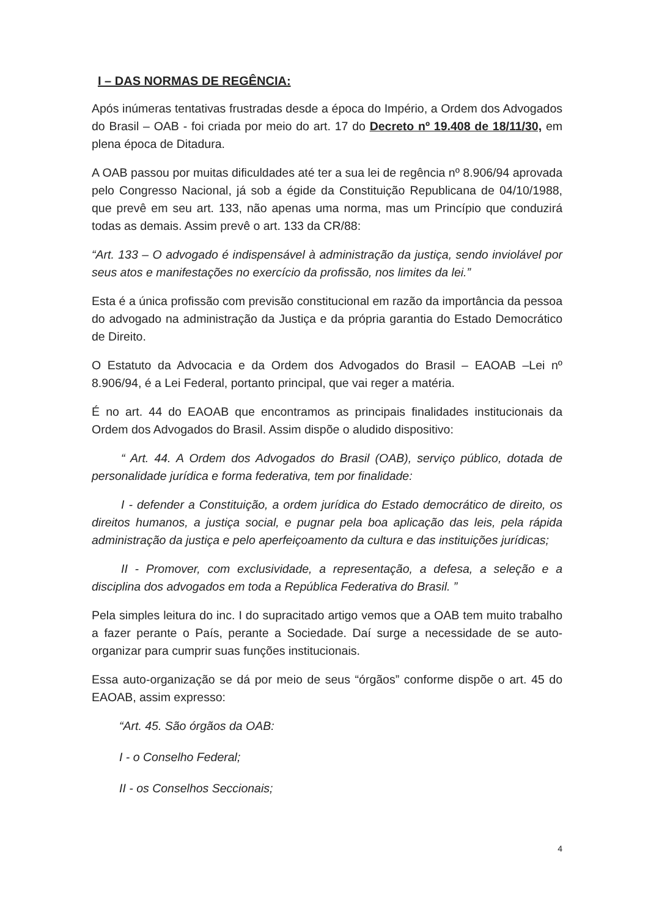I – DAS NORMAS DE REGÊNCIA:
Após inúmeras tentativas frustradas desde a época do Império, a Ordem dos Advogados do Brasil – OAB - foi criada por meio do art. 17 do Decreto nº 19.408 de 18/11/30, em plena época de Ditadura.
A OAB passou por muitas dificuldades até ter a sua lei de regência nº 8.906/94 aprovada pelo Congresso Nacional, já sob a égide da Constituição Republicana de 04/10/1988, que prevê em seu art. 133, não apenas uma norma, mas um Princípio que conduzirá todas as demais. Assim prevê o art. 133 da CR/88:
“Art. 133 – O advogado é indispensável à administração da justiça, sendo inviolável por seus atos e manifestações no exercício da profissão, nos limites da lei.”
Esta é a única profissão com previsão constitucional em razão da importância da pessoa do advogado na administração da Justiça e da própria garantia do Estado Democrático de Direito.
O Estatuto da Advocacia e da Ordem dos Advogados do Brasil – EAOAB –Lei nº 8.906/94, é a Lei Federal, portanto principal, que vai reger a matéria.
É no art. 44 do EAOAB que encontramos as principais finalidades institucionais da Ordem dos Advogados do Brasil. Assim dispõe o aludido dispositivo:
“ Art. 44. A Ordem dos Advogados do Brasil (OAB), serviço público, dotada de personalidade jurídica e forma federativa, tem por finalidade:
I - defender a Constituição, a ordem jurídica do Estado democrático de direito, os direitos humanos, a justiça social, e pugnar pela boa aplicação das leis, pela rápida administração da justiça e pelo aperfeiçoamento da cultura e das instituições jurídicas;
II - Promover, com exclusividade, a representação, a defesa, a seleção e a disciplina dos advogados em toda a República Federativa do Brasil. ”
Pela simples leitura do inc. I do supracitado artigo vemos que a OAB tem muito trabalho a fazer perante o País, perante a Sociedade. Daí surge a necessidade de se auto-organizar para cumprir suas funções institucionais.
Essa auto-organização se dá por meio de seus “órgãos” conforme dispõe o art. 45 do EAOAB, assim expresso:
“Art. 45. São órgãos da OAB:
I - o Conselho Federal;
II - os Conselhos Seccionais;
4